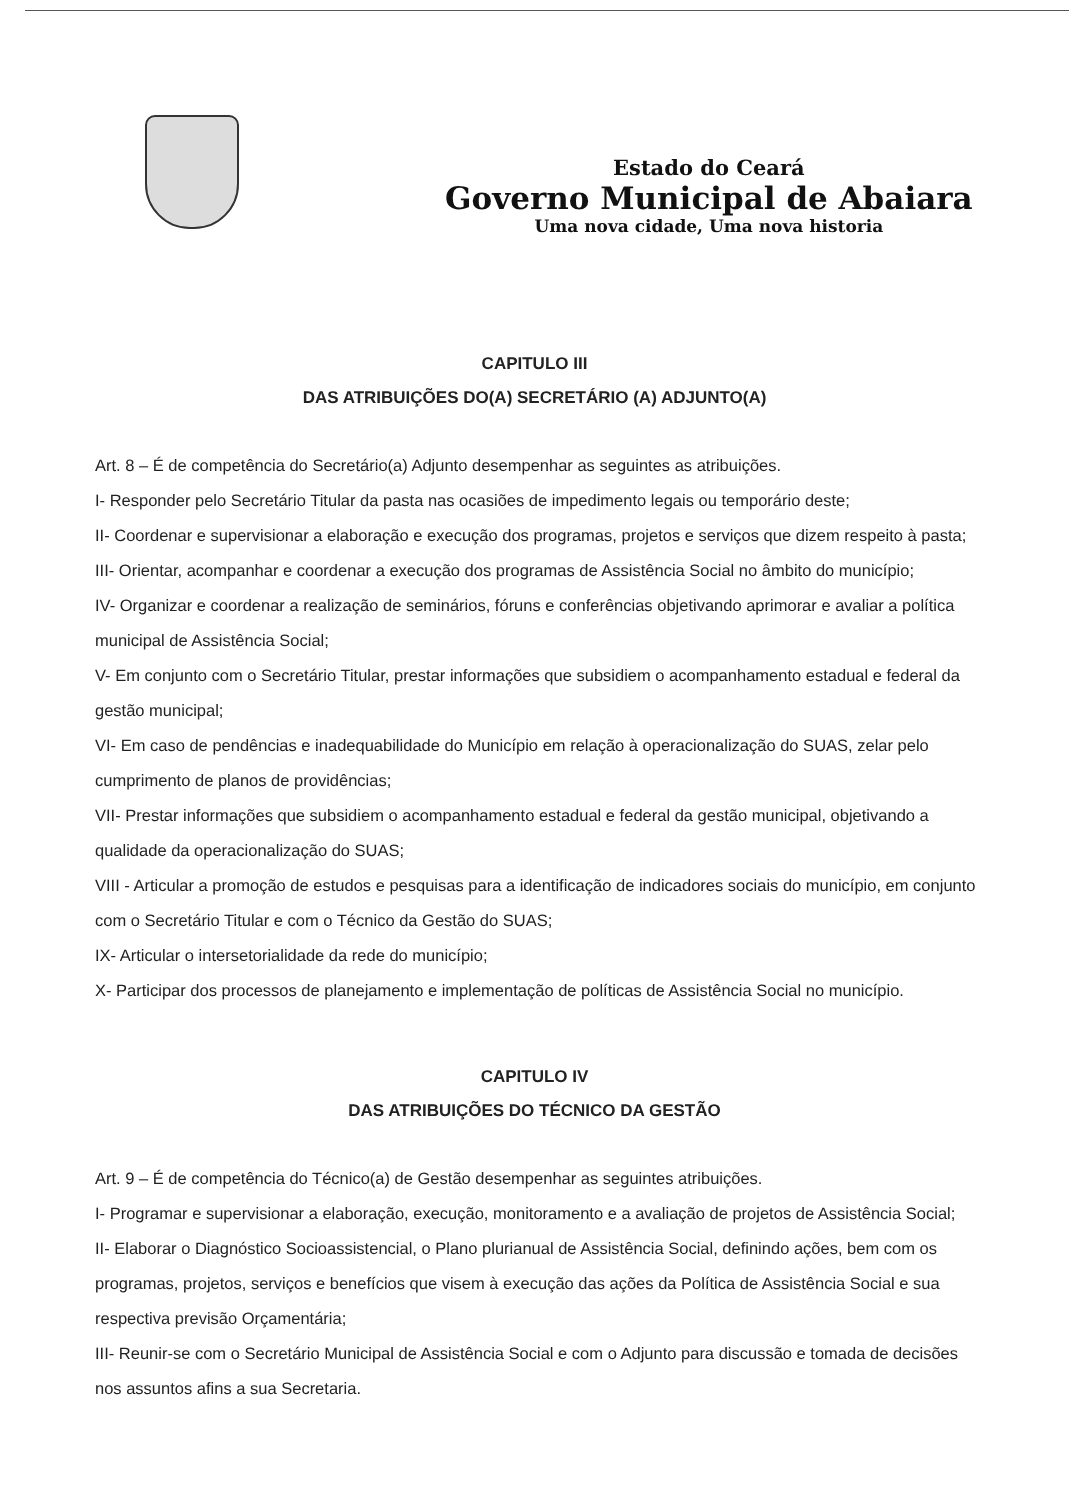Estado do Ceará
Governo Municipal de Abaiara
Uma nova cidade, Uma nova historia
CAPITULO III
DAS ATRIBUIÇÕES DO(A) SECRETÁRIO (A) ADJUNTO(A)
Art. 8 – É de competência do Secretário(a) Adjunto desempenhar as seguintes as atribuições.
I- Responder pelo Secretário Titular da pasta nas ocasiões de impedimento legais ou temporário deste;
II- Coordenar e supervisionar a elaboração e execução dos programas, projetos e serviços que dizem respeito à pasta;
III- Orientar, acompanhar e coordenar a execução dos programas de Assistência Social no âmbito do município;
IV- Organizar e coordenar a realização de seminários, fóruns e conferências objetivando aprimorar e avaliar a política municipal de Assistência Social;
V- Em conjunto com o Secretário Titular, prestar informações que subsidiem o acompanhamento estadual e federal da gestão municipal;
VI- Em caso de pendências e inadequabilidade do Município em relação à operacionalização do SUAS, zelar pelo cumprimento de planos de providências;
VII- Prestar informações que subsidiem o acompanhamento estadual e federal da gestão municipal, objetivando a qualidade da operacionalização do SUAS;
VIII - Articular a promoção de estudos e pesquisas para a identificação de indicadores sociais do município, em conjunto com o Secretário Titular e com o Técnico da Gestão do SUAS;
IX- Articular o intersetorialidade da rede do município;
X- Participar dos processos de planejamento e implementação de políticas de Assistência Social no município.
CAPITULO IV
DAS ATRIBUIÇÕES DO TÉCNICO DA GESTÃO
Art. 9 – É de competência do Técnico(a) de Gestão desempenhar as seguintes atribuições.
I- Programar e supervisionar a elaboração, execução, monitoramento e a avaliação de projetos de Assistência Social;
II- Elaborar o Diagnóstico Socioassistencial, o Plano plurianual de Assistência Social, definindo ações, bem com os programas, projetos, serviços e benefícios que visem à execução das ações da Política de Assistência Social e sua respectiva previsão Orçamentária;
III- Reunir-se com o Secretário Municipal de Assistência Social e com o Adjunto para discussão e tomada de decisões nos assuntos afins a sua Secretaria.